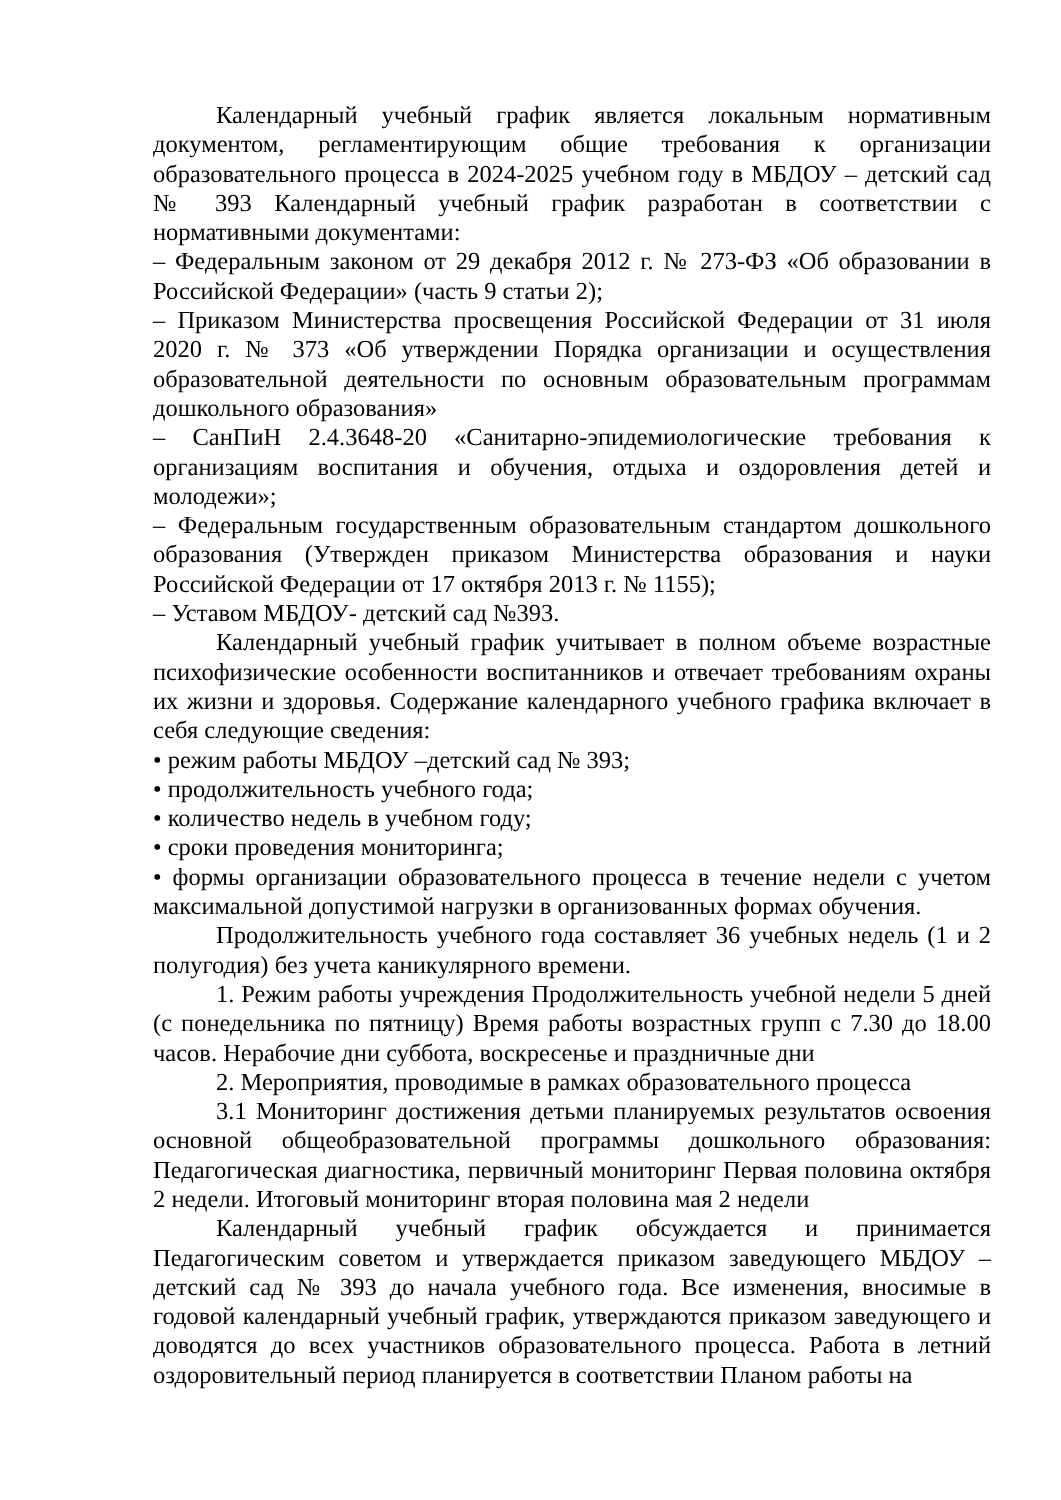Календарный учебный график является локальным нормативным документом, регламентирующим общие требования к организации образовательного процесса в 2024-2025 учебном году в МБДОУ – детский сад № 393 Календарный учебный график разработан в соответствии с нормативными документами:
– Федеральным законом от 29 декабря 2012 г. № 273-ФЗ «Об образовании в Российской Федерации» (часть 9 статьи 2);
– Приказом Министерства просвещения Российской Федерации от 31 июля 2020 г. № 373 «Об утверждении Порядка организации и осуществления образовательной деятельности по основным образовательным программам дошкольного образования»
– СанПиН 2.4.3648-20 «Санитарно-эпидемиологические требования к организациям воспитания и обучения, отдыха и оздоровления детей и молодежи»;
– Федеральным государственным образовательным стандартом дошкольного образования (Утвержден приказом Министерства образования и науки Российской Федерации от 17 октября 2013 г. № 1155);
– Уставом МБДОУ- детский сад №393.
Календарный учебный график учитывает в полном объеме возрастные психофизические особенности воспитанников и отвечает требованиям охраны их жизни и здоровья. Содержание календарного учебного графика включает в себя следующие сведения:
• режим работы МБДОУ –детский сад № 393;
• продолжительность учебного года;
• количество недель в учебном году;
• сроки проведения мониторинга;
• формы организации образовательного процесса в течение недели с учетом максимальной допустимой нагрузки в организованных формах обучения.
Продолжительность учебного года составляет 36 учебных недель (1 и 2 полугодия) без учета каникулярного времени.
1. Режим работы учреждения Продолжительность учебной недели 5 дней (с понедельника по пятницу) Время работы возрастных групп с 7.30 до 18.00 часов. Нерабочие дни суббота, воскресенье и праздничные дни
2. Мероприятия, проводимые в рамках образовательного процесса
3.1 Мониторинг достижения детьми планируемых результатов освоения основной общеобразовательной программы дошкольного образования: Педагогическая диагностика, первичный мониторинг Первая половина октября 2 недели. Итоговый мониторинг вторая половина мая 2 недели
Календарный учебный график обсуждается и принимается Педагогическим советом и утверждается приказом заведующего МБДОУ – детский сад № 393 до начала учебного года. Все изменения, вносимые в годовой календарный учебный график, утверждаются приказом заведующего и доводятся до всех участников образовательного процесса. Работа в летний оздоровительный период планируется в соответствии Планом работы на